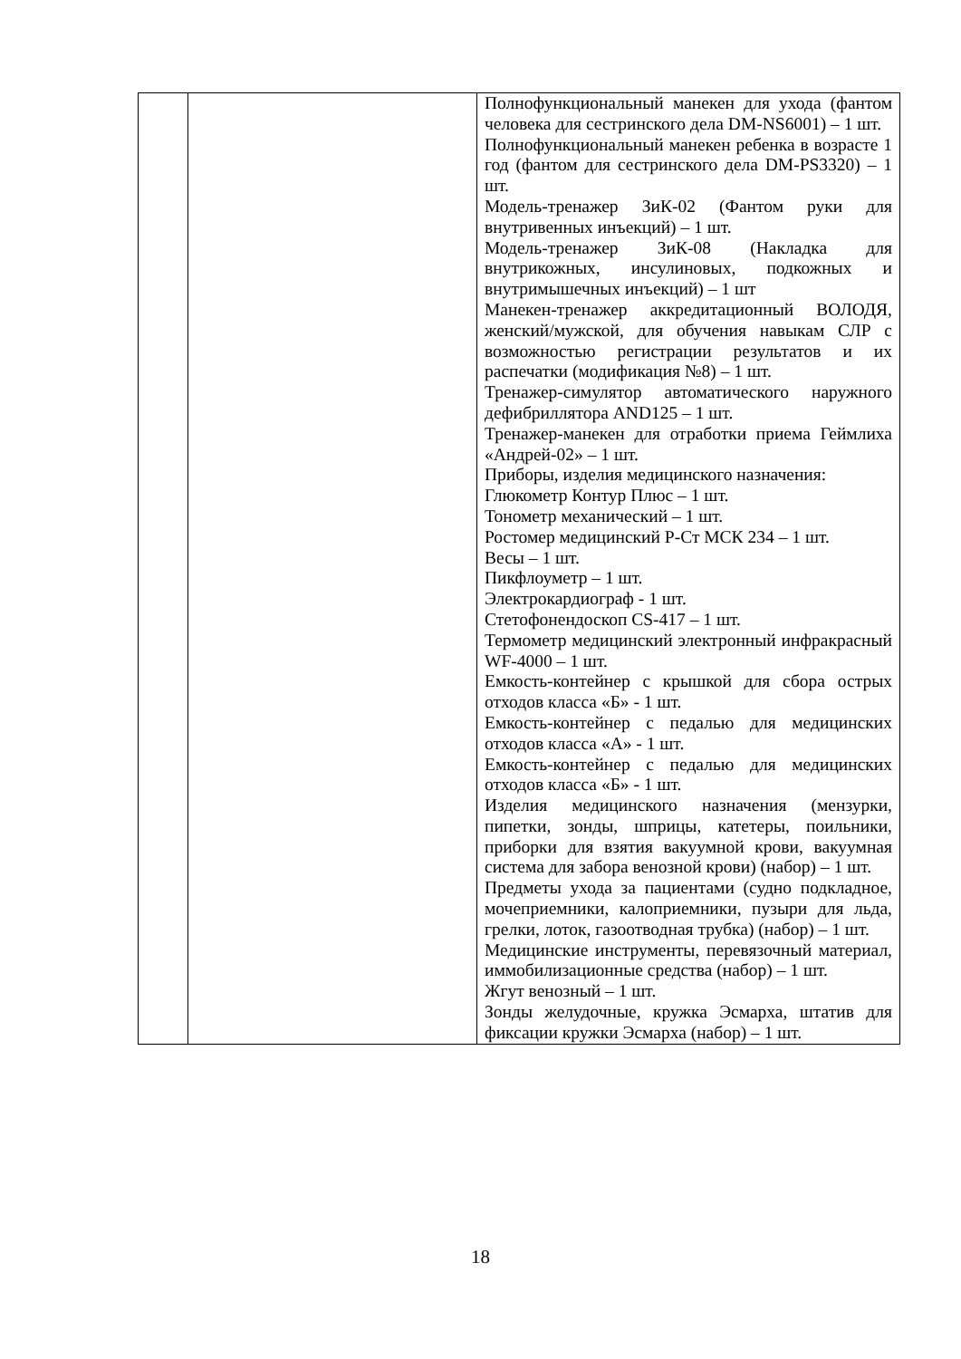| | | Полнофункциональный манекен для ухода (фантом человека для сестринского дела DM-NS6001) – 1 шт. Полнофункциональный манекен ребенка в возрасте 1 год (фантом для сестринского дела DM-PS3320) – 1 шт. Модель-тренажер ЗиК-02 (Фантом руки для внутривенных инъекций) – 1 шт. Модель-тренажер ЗиК-08 (Накладка для внутрикожных, инсулиновых, подкожных и внутримышечных инъекций) – 1 шт Манекен-тренажер аккредитационный ВОЛОДЯ, женский/мужской, для обучения навыкам СЛР с возможностью регистрации результатов и их распечатки (модификация №8) – 1 шт. Тренажер-симулятор автоматического наружного дефибриллятора AND125 – 1 шт. Тренажер-манекен для отработки приема Геймлиха «Андрей-02» – 1 шт. Приборы, изделия медицинского назначения: Глюкометр Контур Плюс – 1 шт. Тонометр механический – 1 шт. Ростомер медицинский Р-Ст МСК 234 – 1 шт. Весы – 1 шт. Пикфлоуметр – 1 шт. Электрокардиограф - 1 шт. Стетофонендоскоп CS-417 – 1 шт. Термометр медицинский электронный инфракрасный WF-4000 – 1 шт. Емкость-контейнер с крышкой для сбора острых отходов класса «Б» - 1 шт. Емкость-контейнер с педалью для медицинских отходов класса «А» - 1 шт. Емкость-контейнер с педалью для медицинских отходов класса «Б» - 1 шт. Изделия медицинского назначения (мензурки, пипетки, зонды, шприцы, катетеры, поильники, приборки для взятия вакуумной крови, вакуумная система для забора венозной крови) (набор) – 1 шт. Предметы ухода за пациентами (судно подкладное, мочеприемники, калоприемники, пузыри для льда, грелки, лоток, газоотводная трубка) (набор) – 1 шт. Медицинские инструменты, перевязочный материал, иммобилизационные средства (набор) – 1 шт. Жгут венозный – 1 шт. Зонды желудочные, кружка Эсмарха, штатив для фиксации кружки Эсмарха (набор) – 1 шт. |
18